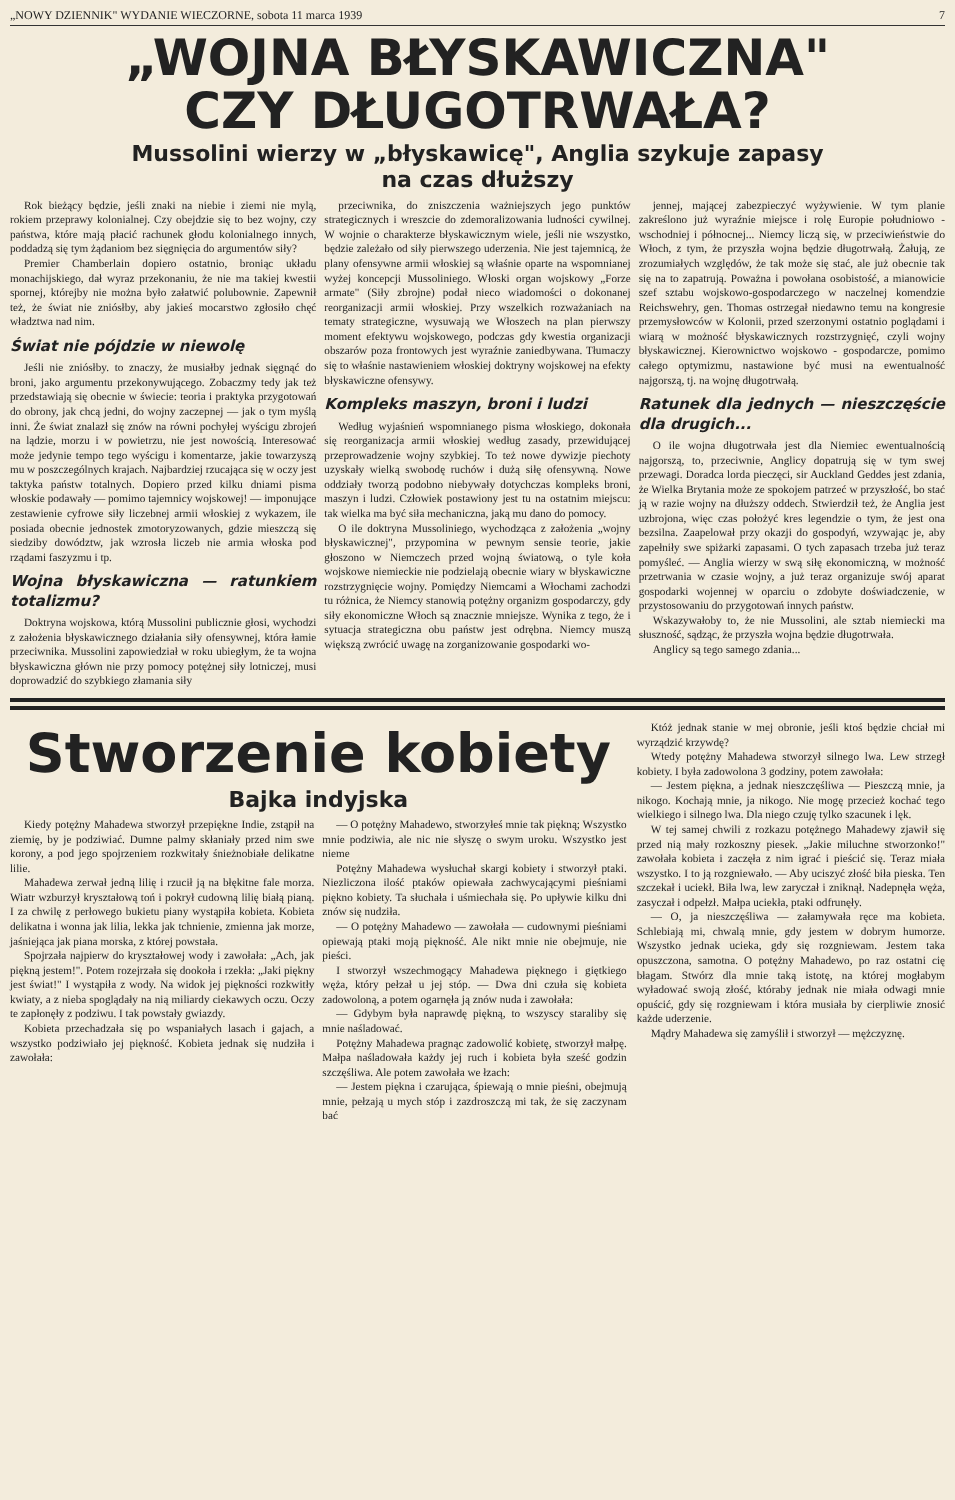„NOWY DZIENNIK" WYDANIE WIECZORNE, sobota 11 marca 1939 7
„WOJNA BŁYSKAWICZNA"
CZY DŁUGOTRWAŁA?
Mussolini wierzy w „błyskawicę", Anglia szykuje zapasy
na czas dłuższy
Rok bieżący będzie, jeśli znaki na niebie i ziemi nie mylą, rokiem przeprawy kolonialnej. Czy obejdzie się to bez wojny, czy państwa, które mają płacić rachunek głodu kolonialnego innych, poddadzą się tym żądaniom bez sięgnięcia do argumentów siły?
Premier Chamberlain dopiero ostatnio, broniąc układu monachijskiego, dał wyraz przekonaniu, że nie ma takiej kwestii spornej, którejby nie można było załatwić polubownie. Zapewnił też, że świat nie zniósłby, aby jakieś mocarstwo zgłosiło chęć władztwa nad nim.
Świat nie pójdzie w niewolę
Jeśli nie zniósłby. to znaczy, że musiałby jednak sięgnąć do broni, jako argumentu przekonywującego. Zobaczmy tedy jak też przedstawiają się obecnie w świecie: teoria i praktyka przygotowań do obrony, jak chcą jedni, do wojny zaczepnej — jak o tym myślą inni. Że świat znalazł się znów na równi pochyłej wyścigu zbrojeń na lądzie, morzu i w powietrzu, nie jest nowością. Interesować może jedynie tempo tego wyścigu i komentarze, jakie towarzyszą mu w poszczególnych krajach. Najbardziej rzucająca się w oczy jest taktyka państw totalnych. Dopiero przed kilku dniami pisma włoskie podawały — pomimo tajemnicy wojskowej! — imponujące zestawienie cyfrowe siły liczebnej armii włoskiej z wykazem, ile posiada obecnie jednostek zmotoryzowanych, gdzie mieszczą się siedziby dowództw, jak wzrosła liczeb nie armia włoska pod rządami faszyzmu i tp.
Wojna błyskawiczna — ratunkiem totalizmu?
Doktryna wojskowa, którą Mussolini publicznie głosi, wychodzi z założenia błyskawicznego działania siły ofensywnej, która łamie przeciwnika. Mussolini zapowiedział w roku ubiegłym, że ta wojna błyskawiczna główn nie przy pomocy potężnej siły lotniczej, musi doprowadzić do szybkiego złamania siły
przeciwnika, do zniszczenia ważniejszych jego punktów strategicznych i wreszcie do zdemoralizowania ludności cywilnej. W wojnie o charakterze błyskawicznym wiele, jeśli nie wszystko, będzie zależało od siły pierwszego uderzenia. Nie jest tajemnicą, że plany ofensywne armii włoskiej są właśnie oparte na wspomnianej wyżej koncepcji Mussoliniego. Włoski organ wojskowy „Forze armate" (Siły zbrojne) podał nieco wiadomości o dokonanej reorganizacji armii włoskiej. Przy wszelkich rozważaniach na tematy strategiczne, wysuwają we Włoszech na plan pierwszy moment efektywu wojskowego, podczas gdy kwestia organizacji obszarów poza frontowych jest wyraźnie zaniedbywana. Tłumaczy się to właśnie nastawieniem włoskiej doktryny wojskowej na efekty błyskawiczne ofensywy.
Kompleks maszyn, broni i ludzi
Według wyjaśnień wspomnianego pisma włoskiego, dokonała się reorganizacja armii włoskiej według zasady, przewidującej przeprowadzenie wojny szybkiej. To też nowe dywizje piechoty uzyskały wielką swobodę ruchów i dużą siłę ofensywną. Nowe oddziały tworzą podobno niebywały dotychczas kompleks broni, maszyn i ludzi. Człowiek postawiony jest tu na ostatnim miejscu: tak wielka ma być siła mechaniczna, jaką mu dano do pomocy.
O ile doktryna Mussoliniego, wychodząca z założenia „wojny błyskawicznej", przypomina w pewnym sensie teorie, jakie głoszono w Niemczech przed wojną światową, o tyle koła wojskowe niemieckie nie podzielają obecnie wiary w błyskawiczne rozstrzygnięcie wojny. Pomiędzy Niemcami a Włochami zachodzi tu różnica, że Niemcy stanowią potężny organizm gospodarczy, gdy siły ekonomiczne Włoch są znacznie mniejsze. Wynika z tego, że i sytuacja strategiczna obu państw jest odrębna. Niemcy muszą większą zwrócić uwagę na zorganizowanie gospodarki wo-
jennej, mającej zabezpieczyć wyżywienie. W tym planie zakreślono już wyraźnie miejsce i rolę Europie południowo - wschodniej i północnej... Niemcy liczą się, w przeciwieństwie do Włoch, z tym, że przyszła wojna będzie długotrwałą. Żałują, ze zrozumiałych względów, że tak może się stać, ale już obecnie tak się na to zapatrują. Poważna i powołana osobistość, a mianowicie szef sztabu wojskowo-gospodarczego w naczelnej komendzie Reichswehry, gen. Thomas ostrzegał niedawno temu na kongresie przemysłowców w Kolonii, przed szerzonymi ostatnio poglądami i wiarą w możność błyskawicznych rozstrzygnięć, czyli wojny błyskawicznej. Kierownictwo wojskowo - gospodarcze, pomimo całego optymizmu, nastawione być musi na ewentualność najgorszą, tj. na wojnę długotrwałą.
Ratunek dla jednych — nieszczęście dla drugich...
O ile wojna długotrwała jest dla Niemiec ewentualnością najgorszą, to, przeciwnie, Anglicy dopatrują się w tym swej przewagi. Doradca lorda pieczęci, sir Auckland Geddes jest zdania, że Wielka Brytania może ze spokojem patrzeć w przyszłość, bo stać ją w razie wojny na dłuższy oddech. Stwierdził też, że Anglia jest uzbrojona, więc czas położyć kres legendzie o tym, że jest ona bezsilna. Zaapelował przy okazji do gospodyń, wzywając je, aby zapełniły swe spiżarki zapasami. O tych zapasach trzeba już teraz pomyśleć. — Anglia wierzy w swą siłę ekonomiczną, w możność przetrwania w czasie wojny, a już teraz organizuje swój aparat gospodarki wojennej w oparciu o zdobyte doświadczenie, w przystosowaniu do przygotowań innych państw.
Wskazywałoby to, że nie Mussolini, ale sztab niemiecki ma słuszność, sądząc, że przyszła wojna będzie długotrwała.
Anglicy są tego samego zdania...
Stworzenie kobiety
Bajka indyjska
Kiedy potężny Mahadewa stworzył przepiękne Indie, zstąpił na ziemię, by je podziwiać. Dumne palmy skłaniały przed nim swe korony, a pod jego spojrzeniem rozkwitały śnieżnobiałe delikatne lilie.
Mahadewa zerwał jedną lilię i rzucił ją na błękitne fale morza. Wiatr wzburzył kryształową toń i pokrył cudowną lilię białą pianą. I za chwilę z perłowego bukietu piany wystąpiła kobieta. Kobieta delikatna i wonna jak lilia, lekka jak tchnienie, zmienna jak morze, jaśniejąca jak piana morska, z której powstała.
Spojrzała najpierw do kryształowej wody i zawołała: „Ach, jak piękną jestem!". Potem rozejrzała się dookoła i rzekła: „Jaki piękny jest świat!" I wystąpiła z wody. Na widok jej piękności rozkwitły kwiaty, a z nieba spoglądały na nią miliardy ciekawych oczu. Oczy te zapłonęły z podziwu. I tak powstały gwiazdy.
Kobieta przechadzała się po wspaniałych lasach i gajach, a wszystko podziwiało jej piękność. Kobieta jednak się nudziła i zawołała:
— O potężny Mahadewo, stworzyłeś mnie tak piękną; Wszystko mnie podziwia, ale nic nie słyszę o swym uroku. Wszystko jest nieme
Potężny Mahadewa wysłuchał skargi kobiety i stworzył ptaki. Niezliczona ilość ptaków opiewała zachwycającymi pieśniami piękno kobiety. Ta słuchała i uśmiechała się. Po upływie kilku dni znów się nudziła.
— O potężny Mahadewo — zawołała — cudownymi pieśniami opiewają ptaki moją piękność. Ale nikt mnie nie obejmuje, nie pieści.
I stworzył wszechmogący Mahadewa pięknego i giętkiego węża, który pełzał u jej stóp. — Dwa dni czuła się kobieta zadowoloną, a potem ogarnęła ją znów nuda i zawołała:
— Gdybym była naprawdę piękną, to wszyscy staraliby się mnie naśladować.
Potężny Mahadewa pragnąc zadowolić kobietę, stworzył małpę. Małpa naśladowała każdy jej ruch i kobieta była sześć godzin szczęśliwa. Ale potem zawołała we łzach:
— Jestem piękna i czarująca, śpiewają o mnie pieśni, obejmują mnie, pełzają u mych stóp i zazdroszczą mi tak, że się zaczynam bać
Któż jednak stanie w mej obronie, jeśli ktoś będzie chciał mi wyrządzić krzywdę?
Wtedy potężny Mahadewa stworzył silnego lwa. Lew strzegł kobiety. I była zadowolona 3 godziny, potem zawołała:
— Jestem piękna, a jednak nieszczęśliwa — Pieszczą mnie, ja nikogo. Kochają mnie, ja nikogo. Nie mogę przecież kochać tego wielkiego i silnego lwa. Dla niego czuję tylko szacunek i lęk.
W tej samej chwili z rozkazu potężnego Mahadewy zjawił się przed nią mały rozkoszny piesek. „Jakie miluchne stworzonko!" zawołała kobieta i zaczęła z nim igrać i pieścić się. Teraz miała wszystko. I to ją rozgniewało. — Aby uciszyć złość biła pieska. Ten szczekał i uciekł. Biła lwa, lew zaryczał i zniknął. Nadepnęła węża, zasyczał i odpełzł. Małpa uciekła, ptaki odfrunęły.
— O, ja nieszczęśliwa — załamywała ręce ma kobieta. Schlebiają mi, chwalą mnie, gdy jestem w dobrym humorze. Wszystko jednak ucieka, gdy się rozgniewam. Jestem taka opuszczona, samotna. O potężny Mahadewo, po raz ostatni cię błagam. Stwórz dla mnie taką istotę, na której mogłabym wyładować swoją złość, któraby jednak nie miała odwagi mnie opuścić, gdy się rozgniewam i która musiała by cierpliwie znosić każde uderzenie.
Mądry Mahadewa się zamyślił i stworzył — mężczyznę.